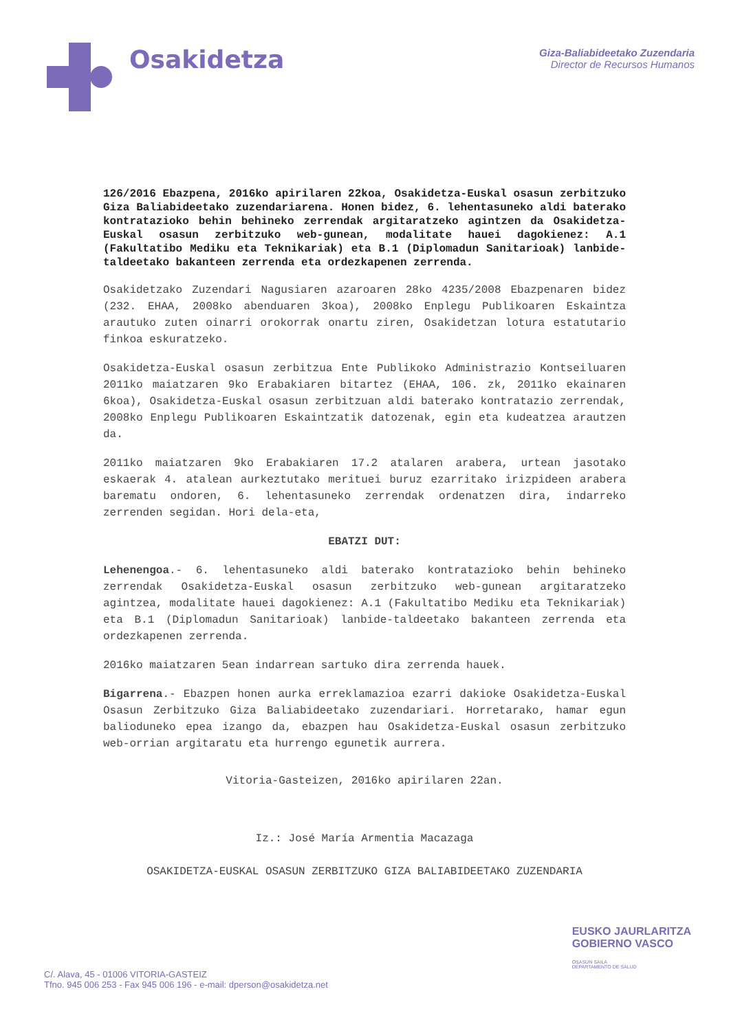Osakidetza
Giza-Baliabideetako Zuzendaria
Director de Recursos Humanos
126/2016 Ebazpena, 2016ko apirilaren 22koa, Osakidetza-Euskal osasun zerbitzuko Giza Baliabideetako zuzendariarena. Honen bidez, 6. lehentasuneko aldi baterako kontratazioko behin behineko zerrendak argitaratzeko agintzen da Osakidetza-Euskal osasun zerbitzuko web-gunean, modalitate hauei dagokienez: A.1 (Fakultatibo Mediku eta Teknikariak) eta B.1 (Diplomadun Sanitarioak) lanbide-taldeetako bakanteen zerrenda eta ordezkapenen zerrenda.
Osakidetzako Zuzendari Nagusiaren azaroaren 28ko 4235/2008 Ebazpenaren bidez (232. EHAA, 2008ko abenduaren 3koa), 2008ko Enplegu Publikoaren Eskaintza arautuko zuten oinarri orokorrak onartu ziren, Osakidetzan lotura estatutario finkoa eskuratzeko.
Osakidetza-Euskal osasun zerbitzua Ente Publikoko Administrazio Kontseiluaren 2011ko maiatzaren 9ko Erabakiaren bitartez (EHAA, 106. zk, 2011ko ekainaren 6koa), Osakidetza-Euskal osasun zerbitzuan aldi baterako kontratazio zerrendak, 2008ko Enplegu Publikoaren Eskaintzatik datozenak, egin eta kudeatzea arautzen da.
2011ko maiatzaren 9ko Erabakiaren 17.2 atalaren arabera, urtean jasotako eskaerak 4. atalean aurkeztutako merituei buruz ezarritako irizpideen arabera barematu ondoren, 6. lehentasuneko zerrendak ordenatzen dira, indarreko zerrenden segidan. Hori dela-eta,
EBATZI DUT:
Lehenengoa.- 6. lehentasuneko aldi baterako kontratazioko behin behineko zerrendak Osakidetza-Euskal osasun zerbitzuko web-gunean argitaratzeko agintzea, modalitate hauei dagokienez: A.1 (Fakultatibo Mediku eta Teknikariak) eta B.1 (Diplomadun Sanitarioak) lanbide-taldeetako bakanteen zerrenda eta ordezkapenen zerrenda.
2016ko maiatzaren 5ean indarrean sartuko dira zerrenda hauek.
Bigarrena.- Ebazpen honen aurka erreklamazioa ezarri dakioke Osakidetza-Euskal Osasun Zerbitzuko Giza Baliabideetako zuzendariari. Horretarako, hamar egun balioduneko epea izango da, ebazpen hau Osakidetza-Euskal osasun zerbitzuko web-orrian argitaratu eta hurrengo egunetik aurrera.
Vitoria-Gasteizen, 2016ko apirilaren 22an.
Iz.: José María Armentia Macazaga
OSAKIDETZA-EUSKAL OSASUN ZERBITZUKO GIZA BALIABIDEETAKO ZUZENDARIA
EUSKO JAURLARITZA
GOBIERNO VASCO
OSASUN SAILA
DEPARTAMENTO DE SALUD
C/. Alava, 45 - 01006 VITORIA-GASTEIZ
Tfno. 945 006 253 - Fax 945 006 196 - e-mail: dperson@osakidetza.net